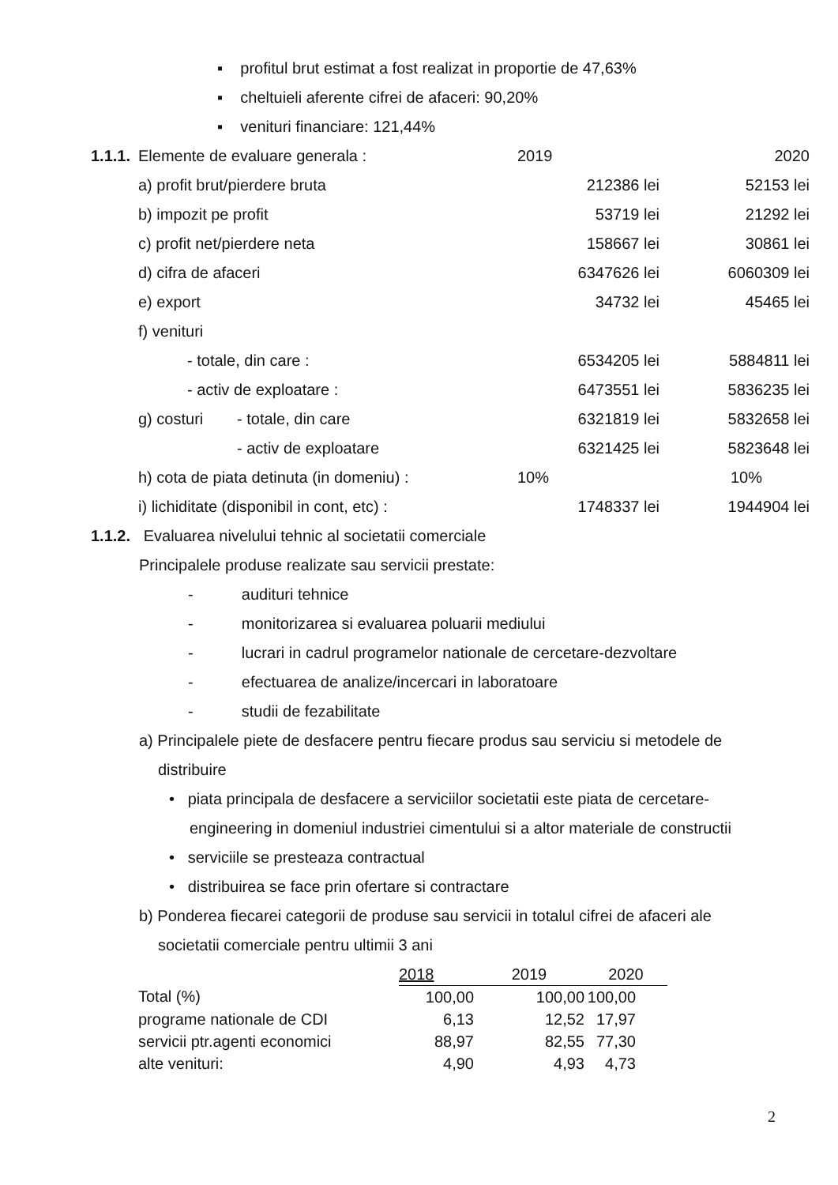▪ profitul brut estimat a fost realizat in proportie de 47,63%
▪ cheltuieli aferente cifrei de afaceri: 90,20%
▪ venituri financiare: 121,44%
| 1.1.1. | Elemente de evaluare generala : | | 2019 | 2020 |
| | a) profit brut/pierdere bruta | | 212386 lei | 52153 lei |
| | b) impozit pe profit | | 53719 lei | 21292 lei |
| | c) profit net/pierdere neta | | 158667 lei | 30861 lei |
| | d) cifra de afaceri | | 6347626 lei | 6060309 lei |
| | e) export | | 34732 lei | 45465 lei |
| | f) venituri | | | |
| | - totale, din care : | | 6534205 lei | 5884811 lei |
| | - activ de exploatare : | | 6473551 lei | 5836235 lei |
| | g) costuri | - totale, din care | 6321819 lei | 5832658 lei |
| | | - activ de exploatare | 6321425 lei | 5823648 lei |
| | h) cota de piata detinuta (in domeniu) : | | 10% | 10% |
| | i) lichiditate (disponibil in cont, etc) : | | 1748337 lei | 1944904 lei |
1.1.2. Evaluarea nivelului tehnic al societatii comerciale
Principalele produse realizate sau servicii prestate:
- audituri tehnice
- monitorizarea si evaluarea poluarii mediului
- lucrari in cadrul programelor nationale de cercetare-dezvoltare
- efectuarea de analize/incercari in laboratoare
- studii de fezabilitate
a) Principalele piete de desfacere pentru fiecare produs sau serviciu si metodele de
distribuire
• piata principala de desfacere a serviciilor societatii este piata de cercetare-
engineering in domeniul industriei cimentului si a altor materiale de constructii
• serviciile se presteaza contractual
• distribuirea se face prin ofertare si contractare
b) Ponderea fiecarei categorii de produse sau servicii in totalul cifrei de afaceri ale
societatii comerciale pentru ultimii 3 ani
| | 2018 | 2019 | 2020 |
| Total (%) | 100,00 | 100,00 | 100,00 |
| programe nationale de CDI | 6,13 | 12,52 | 17,97 |
| servicii ptr.agenti economici | 88,97 | 82,55 | 77,30 |
| alte venituri: | 4,90 | 4,93 | 4,73 |
2